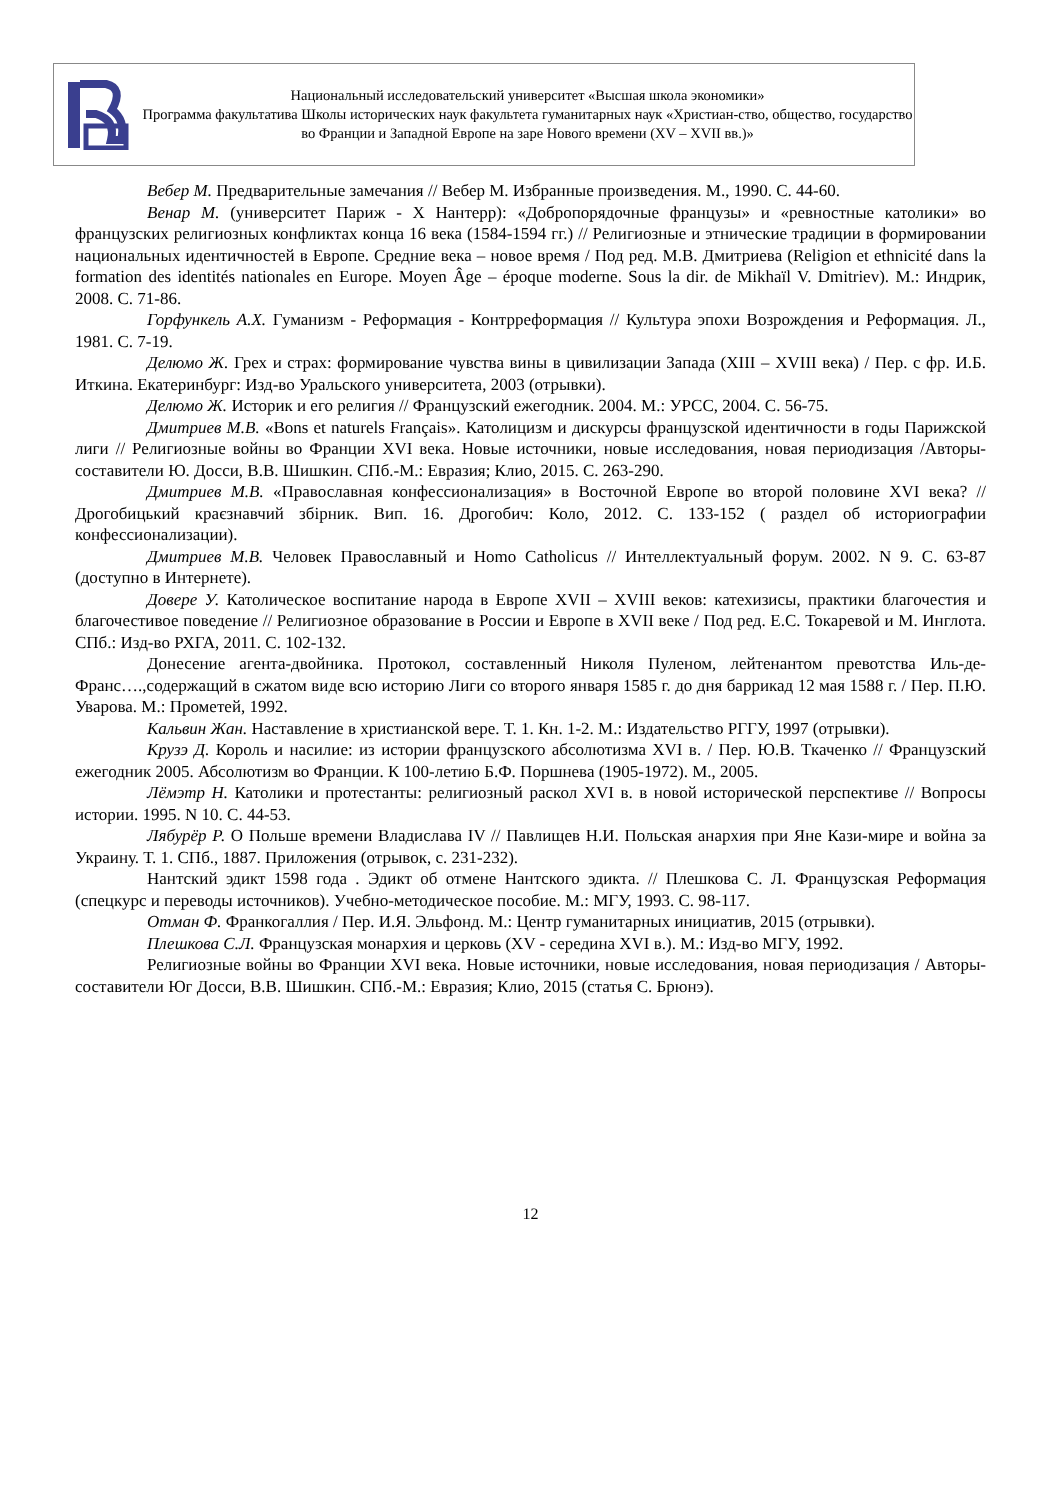Национальный исследовательский университет «Высшая школа экономики»
Программа факультатива Школы исторических наук факультета гуманитарных наук «Христиан-ство, общество, государство во Франции и Западной Европе на заре Нового времени (XV – XVII вв.)»
Вебер М. Предварительные замечания // Вебер М. Избранные произведения. М., 1990. С. 44-60.
Венар М. (университет Париж - X Нантерр): «Добропорядочные французы» и «ревностные католики» во французских религиозных конфликтах конца 16 века (1584-1594 гг.) // Религиозные и этнические традиции в формировании национальных идентичностей в Европе. Средние века – новое время / Под ред. М.В. Дмитриева (Religion et ethnicité dans la formation des identités nationales en Europe. Moyen Âge – époque moderne. Sous la dir. de Mikhaïl V. Dmitriev). М.: Индрик, 2008. С. 71-86.
Горфункель А.Х. Гуманизм - Реформация - Контрреформация // Культура эпохи Возрождения и Реформация. Л., 1981. С. 7-19.
Делюмо Ж. Грех и страх: формирование чувства вины в цивилизации Запада (XIII – XVIII века) / Пер. с фр. И.Б. Иткина. Екатеринбург: Изд-во Уральского университета, 2003 (отрывки).
Делюмо Ж. Историк и его религия // Французский ежегодник. 2004. М.: УРСС, 2004. С. 56-75.
Дмитриев М.В. «Bons et naturels Français». Католицизм и дискурсы французской идентичности в годы Парижской лиги // Религиозные войны во Франции XVI века. Новые источники, новые исследования, новая периодизация /Авторы-составители Ю. Досси, В.В. Шишкин. СПб.-М.: Евразия; Клио, 2015. С. 263-290.
Дмитриев М.В. «Православная конфессионализация» в Восточной Европе во второй половине XVI века? // Дрогобицький краєзнавчий збірник. Вип. 16. Дрогобич: Коло, 2012. С. 133-152 ( раздел об историографии конфессионализации).
Дмитриев М.В. Человек Православный и Homo Catholicus // Интеллектуальный форум. 2002. N 9. С. 63-87 (доступно в Интернете).
Довере У. Католическое воспитание народа в Европе XVII – XVIII веков: катехизисы, практики благочестия и благочестивое поведение // Религиозное образование в России и Европе в XVII веке / Под ред. Е.С. Токаревой и М. Инглота. СПб.: Изд-во РХГА, 2011. С. 102-132.
Донесение агента-двойника. Протокол, составленный Николя Пуленом, лейтенантом превотства Иль-де-Франс….,содержащий в сжатом виде всю историю Лиги со второго января 1585 г. до дня баррикад 12 мая 1588 г. / Пер. П.Ю. Уварова. М.: Прометей, 1992.
Кальвин Жан. Наставление в христианской вере. Т. 1. Кн. 1-2. М.: Издательство РГГУ, 1997 (отрывки).
Крузэ Д. Король и насилие: из истории французского абсолютизма XVI в. / Пер. Ю.В. Ткаченко // Французский ежегодник 2005. Абсолютизм во Франции. К 100-летию Б.Ф. Поршнева (1905-1972). М., 2005.
Лёмэтр Н. Католики и протестанты: религиозный раскол XVI в. в новой исторической перспективе // Вопросы истории. 1995. N 10. С. 44-53.
Лябурёр Р. О Польше времени Владислава IV // Павлищев Н.И. Польская анархия при Яне Кази-мире и война за Украину. Т. 1. СПб., 1887. Приложения (отрывок, с. 231-232).
Нантский эдикт 1598 года . Эдикт об отмене Нантского эдикта. // Плешкова С. Л. Французская Реформация (спецкурс и переводы источников). Учебно-методическое пособие. М.: МГУ, 1993. С. 98-117.
Отман Ф. Франкогаллия / Пер. И.Я. Эльфонд. М.: Центр гуманитарных инициатив, 2015 (отрывки).
Плешкова С.Л. Французская монархия и церковь (XV - середина XVI в.). М.: Изд-во МГУ, 1992.
Религиозные войны во Франции XVI века. Новые источники, новые исследования, новая периодизация / Авторы-составители Юг Досси, В.В. Шишкин. СПб.-М.: Евразия; Клио, 2015 (статья С. Брюнэ).
12